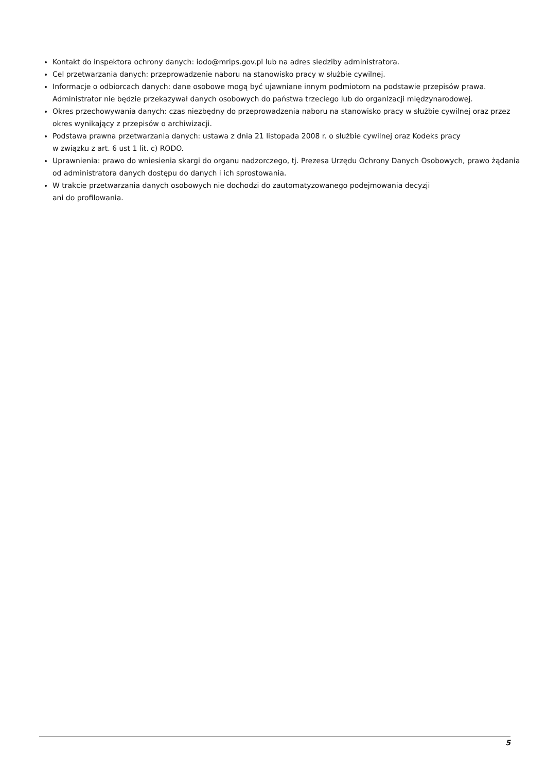Kontakt do inspektora ochrony danych: iodo@mrips.gov.pl lub na adres siedziby administratora.
Cel przetwarzania danych: przeprowadzenie naboru na stanowisko pracy w służbie cywilnej.
Informacje o odbiorcach danych: dane osobowe mogą być ujawniane innym podmiotom na podstawie przepisów prawa. Administrator nie będzie przekazywał danych osobowych do państwa trzeciego lub do organizacji międzynarodowej.
Okres przechowywania danych: czas niezbędny do przeprowadzenia naboru na stanowisko pracy w służbie cywilnej oraz przez okres wynikający z przepisów o archiwizacji.
Podstawa prawna przetwarzania danych: ustawa z dnia 21 listopada 2008 r. o służbie cywilnej oraz Kodeks pracy
w związku z art. 6 ust 1 lit. c) RODO.
Uprawnienia: prawo do wniesienia skargi do organu nadzorczego, tj. Prezesa Urzędu Ochrony Danych Osobowych, prawo żądania od administratora danych dostępu do danych i ich sprostowania.
W trakcie przetwarzania danych osobowych nie dochodzi do zautomatyzowanego podejmowania decyzji
ani do profilowania.
5